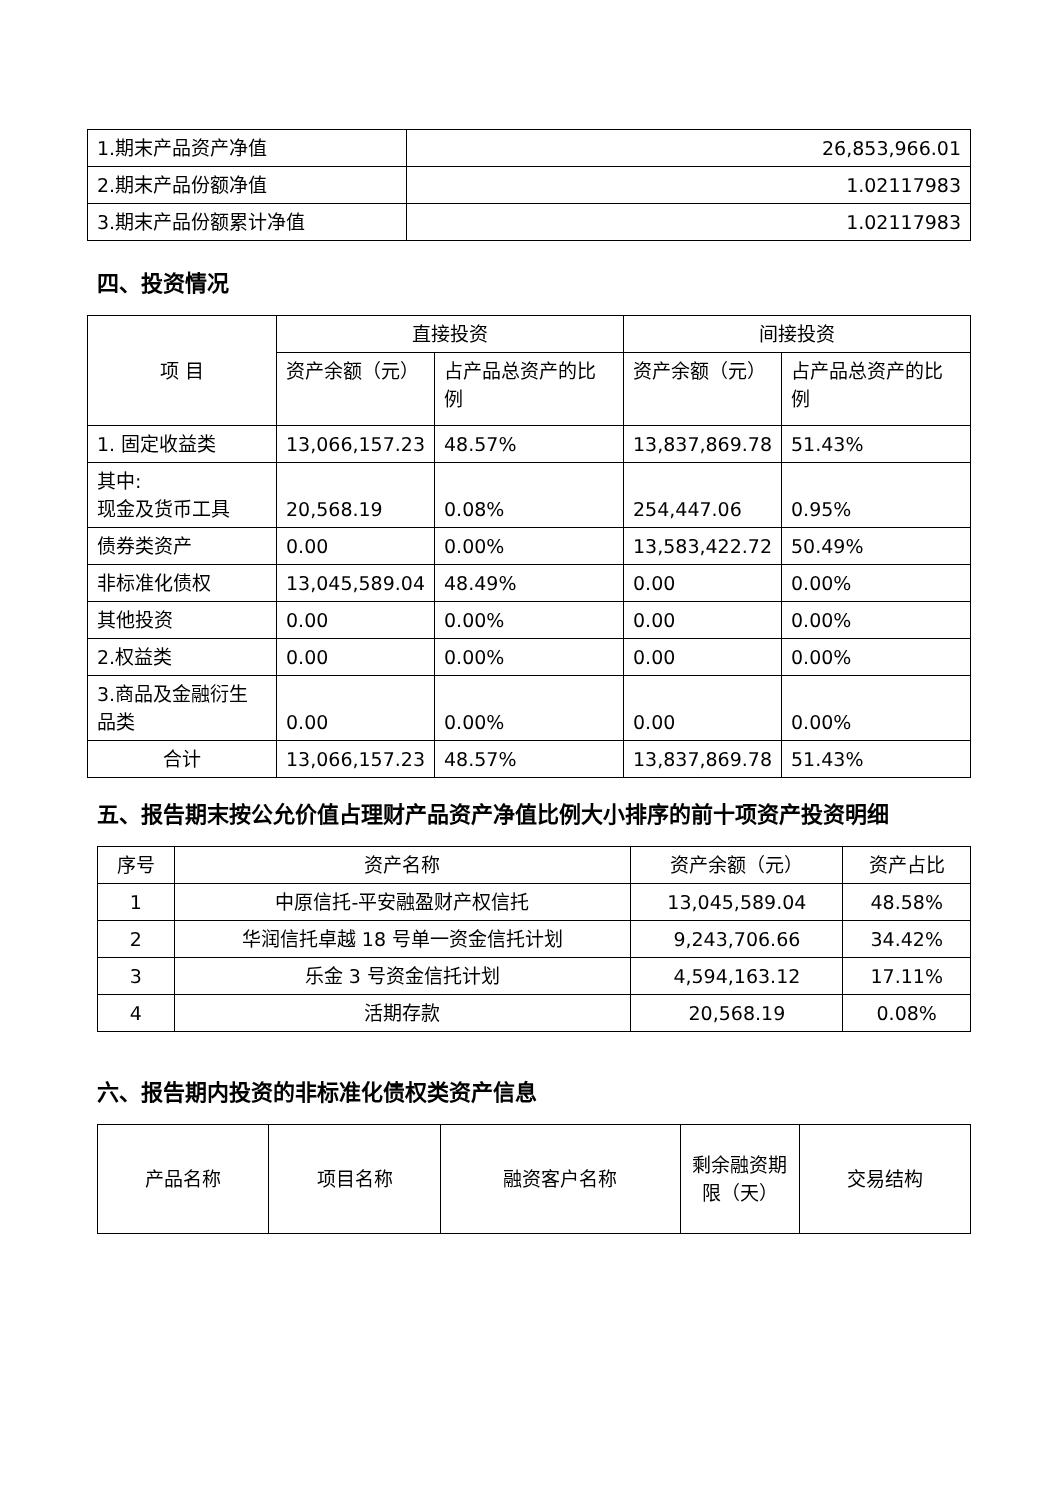| 1.期末产品资产净值 | 26,853,966.01 |
| 2.期末产品份额净值 | 1.02117983 |
| 3.期末产品份额累计净值 | 1.02117983 |
四、投资情况
| 项 目 | 直接投资 | | 间接投资 | |
| --- | --- | --- | --- | --- |
| | 资产余额（元） | 占产品总资产的比例 | 资产余额（元） | 占产品总资产的比例 |
| 1. 固定收益类 | 13,066,157.23 | 48.57% | 13,837,869.78 | 51.43% |
| 其中: 现金及货币工具 | 20,568.19 | 0.08% | 254,447.06 | 0.95% |
| 债券类资产 | 0.00 | 0.00% | 13,583,422.72 | 50.49% |
| 非标准化债权 | 13,045,589.04 | 48.49% | 0.00 | 0.00% |
| 其他投资 | 0.00 | 0.00% | 0.00 | 0.00% |
| 2.权益类 | 0.00 | 0.00% | 0.00 | 0.00% |
| 3.商品及金融衍生品类 | 0.00 | 0.00% | 0.00 | 0.00% |
| 合计 | 13,066,157.23 | 48.57% | 13,837,869.78 | 51.43% |
五、报告期末按公允价值占理财产品资产净值比例大小排序的前十项资产投资明细
| 序号 | 资产名称 | 资产余额（元） | 资产占比 |
| 1 | 中原信托-平安融盈财产权信托 | 13,045,589.04 | 48.58% |
| 2 | 华润信托卓越 18 号单一资金信托计划 | 9,243,706.66 | 34.42% |
| 3 | 乐金 3 号资金信托计划 | 4,594,163.12 | 17.11% |
| 4 | 活期存款 | 20,568.19 | 0.08% |
六、报告期内投资的非标准化债权类资产信息
| 产品名称 | 项目名称 | 融资客户名称 | 剩余融资期限（天） | 交易结构 |